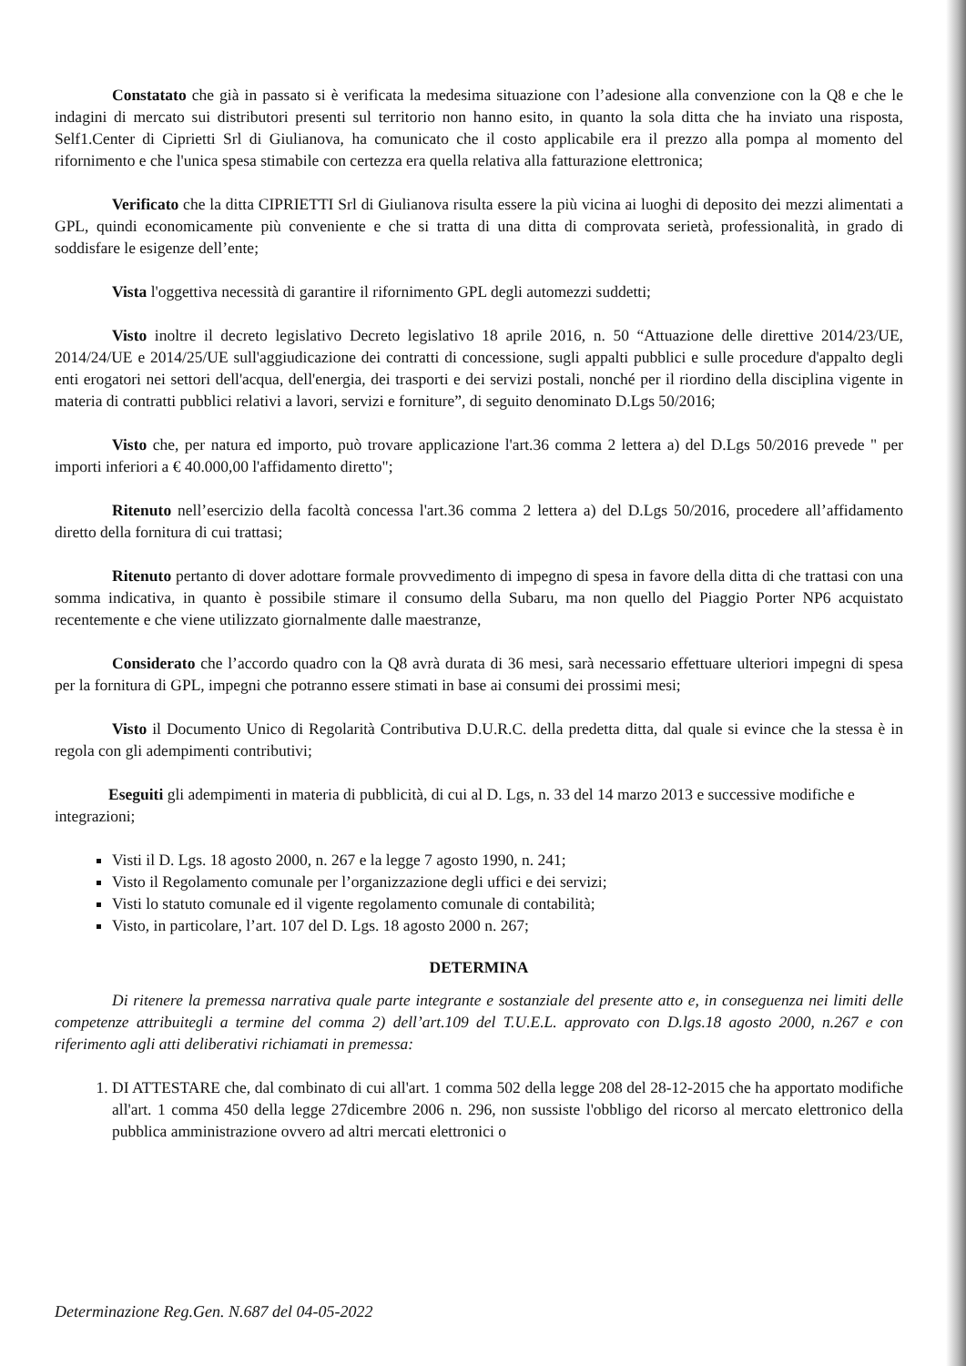Constatato che già in passato si è verificata la medesima situazione con l’adesione alla convenzione con la Q8 e che le indagini di mercato sui distributori presenti sul territorio non hanno esito, in quanto la sola ditta che ha inviato una risposta, Self1.Center di Ciprietti Srl di Giulianova, ha comunicato che il costo applicabile era il prezzo alla pompa al momento del rifornimento e che l'unica spesa stimabile con certezza era quella relativa alla fatturazione elettronica;
Verificato che la ditta CIPRIETTI Srl di Giulianova risulta essere la più vicina ai luoghi di deposito dei mezzi alimentati a GPL, quindi economicamente più conveniente e che si tratta di una ditta di comprovata serietà, professionalità, in grado di soddisfare le esigenze dell’ente;
Vista l'oggettiva necessità di garantire il rifornimento GPL degli automezzi suddetti;
Visto inoltre il decreto legislativo Decreto legislativo 18 aprile 2016, n. 50 “Attuazione delle direttive 2014/23/UE, 2014/24/UE e 2014/25/UE sull'aggiudicazione dei contratti di concessione, sugli appalti pubblici e sulle procedure d'appalto degli enti erogatori nei settori dell'acqua, dell'energia, dei trasporti e dei servizi postali, nonché per il riordino della disciplina vigente in materia di contratti pubblici relativi a lavori, servizi e forniture”, di seguito denominato D.Lgs 50/2016;
Visto che, per natura ed importo, può trovare applicazione l'art.36 comma 2 lettera a) del D.Lgs 50/2016 prevede " per importi inferiori a € 40.000,00 l'affidamento diretto";
Ritenuto nell’esercizio della facoltà concessa l'art.36 comma 2 lettera a) del D.Lgs 50/2016, procedere all’affidamento diretto della fornitura di cui trattasi;
Ritenuto pertanto di dover adottare formale provvedimento di impegno di spesa in favore della ditta di che trattasi con una somma indicativa, in quanto è possibile stimare il consumo della Subaru, ma non quello del Piaggio Porter NP6 acquistato recentemente e che viene utilizzato giornalmente dalle maestranze,
Considerato che l’accordo quadro con la Q8 avrà durata di 36 mesi, sarà necessario effettuare ulteriori impegni di spesa per la fornitura di GPL, impegni che potranno essere stimati in base ai consumi dei prossimi mesi;
Visto il Documento Unico di Regolarità Contributiva D.U.R.C. della predetta ditta, dal quale si evince che la stessa è in regola con gli adempimenti contributivi;
Eseguiti gli adempimenti in materia di pubblicità, di cui al D. Lgs, n. 33 del 14 marzo 2013 e successive modifiche e integrazioni;
Visti il D. Lgs. 18 agosto 2000, n. 267 e la legge 7 agosto 1990, n. 241;
Visto il Regolamento comunale per l’organizzazione degli uffici e dei servizi;
Visti lo statuto comunale ed il vigente regolamento comunale di contabilità;
Visto, in particolare, l’art. 107 del D. Lgs. 18 agosto 2000 n. 267;
DETERMINA
Di ritenere la premessa narrativa quale parte integrante e sostanziale del presente atto e, in conseguenza nei limiti delle competenze attribuitegli a termine del comma 2) dell’art.109 del T.U.E.L. approvato con D.lgs.18 agosto 2000, n.267 e con riferimento agli atti deliberativi richiamati in premessa:
1. DI ATTESTARE che, dal combinato di cui all'art. 1 comma 502 della legge 208 del 28-12-2015 che ha apportato modifiche all'art. 1 comma 450 della legge 27dicembre 2006 n. 296, non sussiste l'obbligo del ricorso al mercato elettronico della pubblica amministrazione ovvero ad altri mercati elettronici o
Determinazione Reg.Gen. N.687 del 04-05-2022